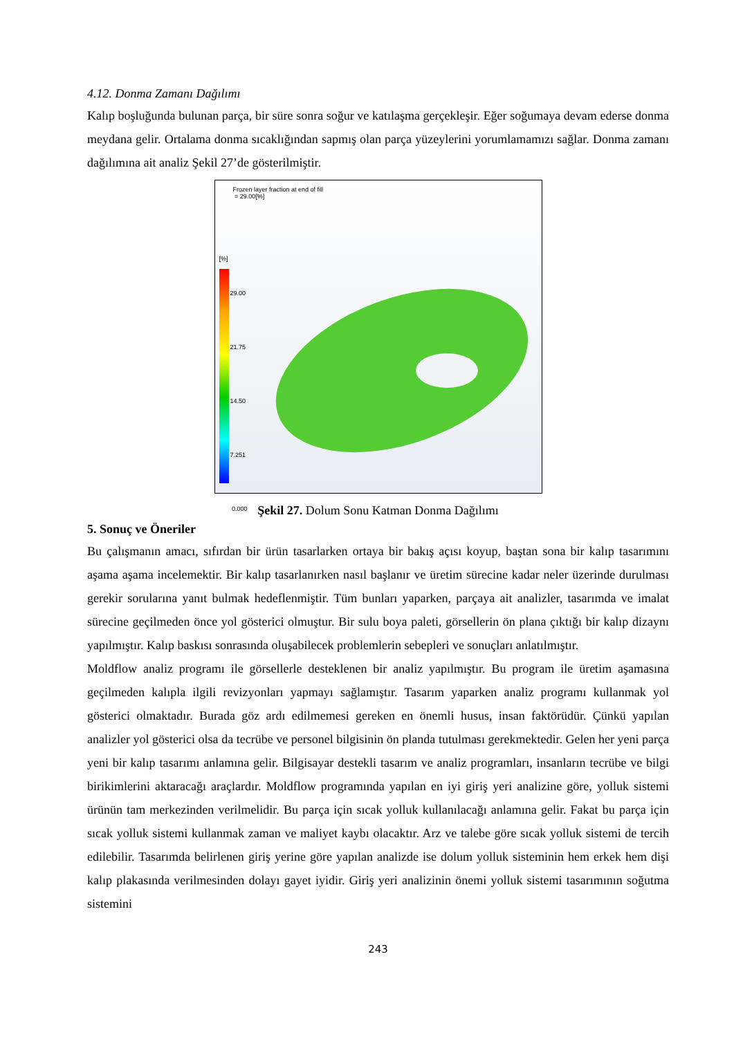4.12. Donma Zamanı Dağılımı
Kalıp boşluğunda bulunan parça, bir süre sonra soğur ve katılaşma gerçekleşir. Eğer soğumaya devam ederse donma meydana gelir. Ortalama donma sıcaklığından sapmış olan parça yüzeylerini yorumlamamızı sağlar. Donma zamanı dağılımına ait analiz Şekil 27’de gösterilmiştir.
Frozen layer fraction at end of fill
= 29.00[%]
[%]
29.00
21.75
14.50
7.251
0.000
Şekil 27. Dolum Sonu Katman Donma Dağılımı
5. Sonuç ve Öneriler
Bu çalışmanın amacı, sıfırdan bir ürün tasarlarken ortaya bir bakış açısı koyup, baştan sona bir kalıp tasarımını aşama aşama incelemektir. Bir kalıp tasarlanırken nasıl başlanır ve üretim sürecine kadar neler üzerinde durulması gerekir sorularına yanıt bulmak hedeflenmiştir. Tüm bunları yaparken, parçaya ait analizler, tasarımda ve imalat sürecine geçilmeden önce yol gösterici olmuştur. Bir sulu boya paleti, görsellerin ön plana çıktığı bir kalıp dizaynı yapılmıştır. Kalıp baskısı sonrasında oluşabilecek problemlerin sebepleri ve sonuçları anlatılmıştır.
Moldflow analiz programı ile görsellerle desteklenen bir analiz yapılmıştır. Bu program ile üretim aşamasına geçilmeden kalıpla ilgili revizyonları yapmayı sağlamıştır. Tasarım yaparken analiz programı kullanmak yol gösterici olmaktadır. Burada göz ardı edilmemesi gereken en önemli husus, insan faktörüdür. Çünkü yapılan analizler yol gösterici olsa da tecrübe ve personel bilgisinin ön planda tutulması gerekmektedir. Gelen her yeni parça yeni bir kalıp tasarımı anlamına gelir. Bilgisayar destekli tasarım ve analiz programları, insanların tecrübe ve bilgi birikimlerini aktaracağı araçlardır. Moldflow programında yapılan en iyi giriş yeri analizine göre, yolluk sistemi ürünün tam merkezinden verilmelidir. Bu parça için sıcak yolluk kullanılacağı anlamına gelir. Fakat bu parça için sıcak yolluk sistemi kullanmak zaman ve maliyet kaybı olacaktır. Arz ve talebe göre sıcak yolluk sistemi de tercih edilebilir. Tasarımda belirlenen giriş yerine göre yapılan analizde ise dolum yolluk sisteminin hem erkek hem dişi kalıp plakasında verilmesinden dolayı gayet iyidir. Giriş yeri analizinin önemi yolluk sistemi tasarımının soğutma sistemini
243